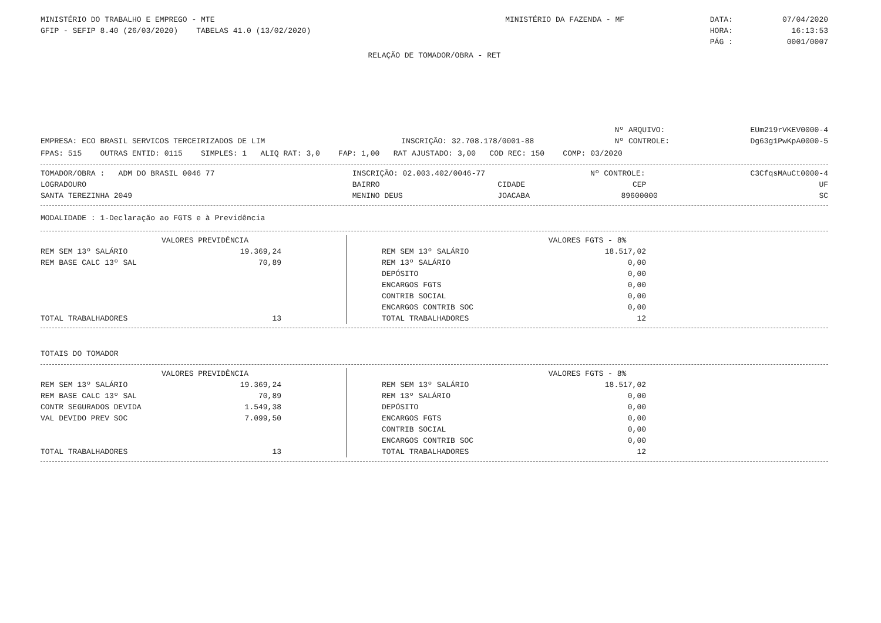| MINISTÉRIO DO TRABALHO E EMPREGO - MTE | MINISTÉRIO DA FAZENDA - MF | DATA: | 07/04/2020 |
| GFIP - SEFIP 8.40 (26/03/2020) TABELAS 41.0 (13/02/2020) | | HORA: | 16:13:53 |
| | | PÁG : | 0001/0007 |
RELAÇÃO DE TOMADOR/OBRA - RET
| | | Nº ARQUIVO: | EUm219rVKEV0000-4 |
| EMPRESA: ECO BRASIL SERVICOS TERCEIRIZADOS DE LIM | INSCRIÇÃO: 32.708.178/0001-88 | Nº CONTROLE: | Dg63g1PwKpA0000-5 |
FPAS: 515 OUTRAS ENTID: 0115 SIMPLES: 1 ALIQ RAT: 3,0 FAP: 1,00 RAT AJUSTADO: 3,00 COD REC: 150 COMP: 03/2020
| TOMADOR/OBRA : ADM DO BRASIL 0046 77 | INSCRIÇÃO: 02.003.402/0046-77 | | Nº CONTROLE: | C3CfqsMAuCt0000-4 |
| LOGRADOURO | BAIRRO | CIDADE | CEP | UF |
| SANTA TEREZINHA 2049 | MENINO DEUS | JOACABA | 89600000 | SC |
MODALIDADE : 1-Declaração ao FGTS e à Previdência
| VALORES PREVIDÊNCIA | | | VALORES FGTS - 8% | |
| REM SEM 13º SALÁRIO | 19.369,24 | | REM SEM 13º SALÁRIO | 18.517,02 |
| REM BASE CALC 13º SAL | 70,89 | | REM 13º SALÁRIO | 0,00 |
| | | | DEPÓSITO | 0,00 |
| | | | ENCARGOS FGTS | 0,00 |
| | | | CONTRIB SOCIAL | 0,00 |
| | | | ENCARGOS CONTRIB SOC | 0,00 |
| TOTAL TRABALHADORES | 13 | | TOTAL TRABALHADORES | 12 |
TOTAIS DO TOMADOR
| VALORES PREVIDÊNCIA | | | VALORES FGTS - 8% | |
| REM SEM 13º SALÁRIO | 19.369,24 | | REM SEM 13º SALÁRIO | 18.517,02 |
| REM BASE CALC 13º SAL | 70,89 | | REM 13º SALÁRIO | 0,00 |
| CONTR SEGURADOS DEVIDA | 1.549,38 | | DEPÓSITO | 0,00 |
| VAL DEVIDO PREV SOC | 7.099,50 | | ENCARGOS FGTS | 0,00 |
| | | | CONTRIB SOCIAL | 0,00 |
| | | | ENCARGOS CONTRIB SOC | 0,00 |
| TOTAL TRABALHADORES | 13 | | TOTAL TRABALHADORES | 12 |